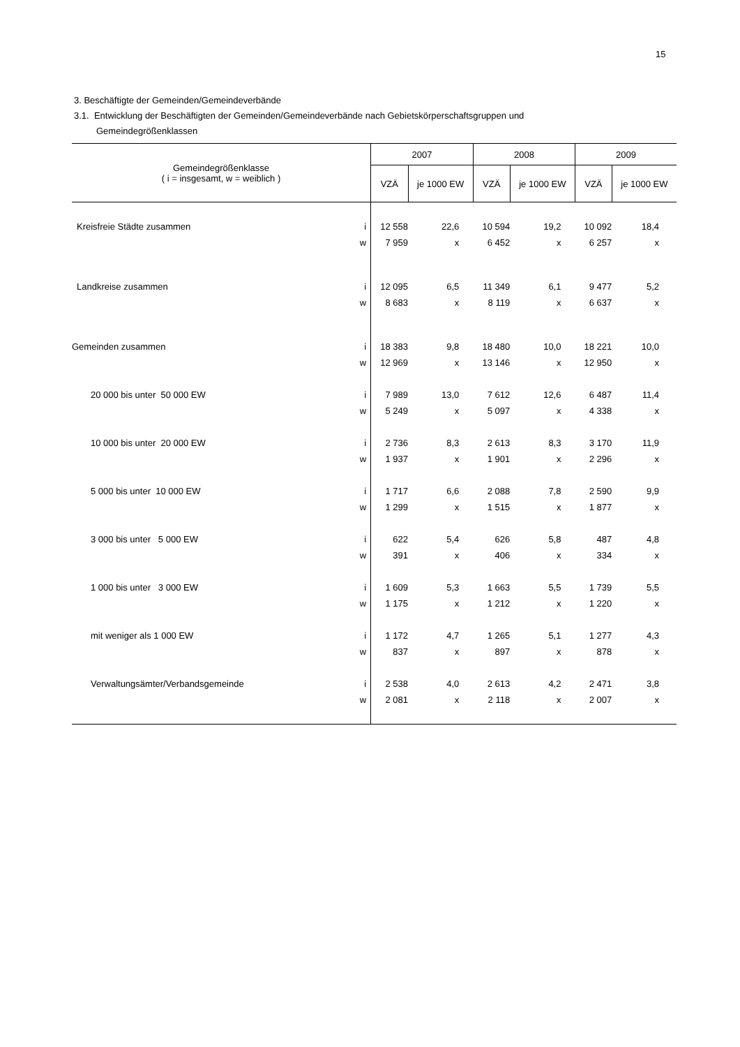15
3. Beschäftigte der Gemeinden/Gemeindeverbände
3.1. Entwicklung der Beschäftigten der Gemeinden/Gemeindeverbände nach Gebietskörperschaftsgruppen und
Gemeindegrößenklassen
| Gemeindegrößenklasse ( i = insgesamt, w = weiblich ) | | 2007 | | 2008 | | 2009 | |
| --- | --- | --- | --- | --- | --- | --- | --- |
| | | VZÄ | je 1000 EW | VZÄ | je 1000 EW | VZÄ | je 1000 EW |
| Kreisfreie Städte zusammen | i | 12 558 | 22,6 | 10 594 | 19,2 | 10 092 | 18,4 |
| | w | 7 959 | x | 6 452 | x | 6 257 | x |
| Landkreise zusammen | i | 12 095 | 6,5 | 11 349 | 6,1 | 9 477 | 5,2 |
| | w | 8 683 | x | 8 119 | x | 6 637 | x |
| Gemeinden zusammen | i | 18 383 | 9,8 | 18 480 | 10,0 | 18 221 | 10,0 |
| | w | 12 969 | x | 13 146 | x | 12 950 | x |
| 20 000 bis unter 50 000 EW | i | 7 989 | 13,0 | 7 612 | 12,6 | 6 487 | 11,4 |
| | w | 5 249 | x | 5 097 | x | 4 338 | x |
| 10 000 bis unter 20 000 EW | i | 2 736 | 8,3 | 2 613 | 8,3 | 3 170 | 11,9 |
| | w | 1 937 | x | 1 901 | x | 2 296 | x |
| 5 000 bis unter 10 000 EW | i | 1 717 | 6,6 | 2 088 | 7,8 | 2 590 | 9,9 |
| | w | 1 299 | x | 1 515 | x | 1 877 | x |
| 3 000 bis unter 5 000 EW | i | 622 | 5,4 | 626 | 5,8 | 487 | 4,8 |
| | w | 391 | x | 406 | x | 334 | x |
| 1 000 bis unter 3 000 EW | i | 1 609 | 5,3 | 1 663 | 5,5 | 1 739 | 5,5 |
| | w | 1 175 | x | 1 212 | x | 1 220 | x |
| mit weniger als 1 000 EW | i | 1 172 | 4,7 | 1 265 | 5,1 | 1 277 | 4,3 |
| | w | 837 | x | 897 | x | 878 | x |
| Verwaltungsämter/Verbandsgemeinde | i | 2 538 | 4,0 | 2 613 | 4,2 | 2 471 | 3,8 |
| | w | 2 081 | x | 2 118 | x | 2 007 | x |